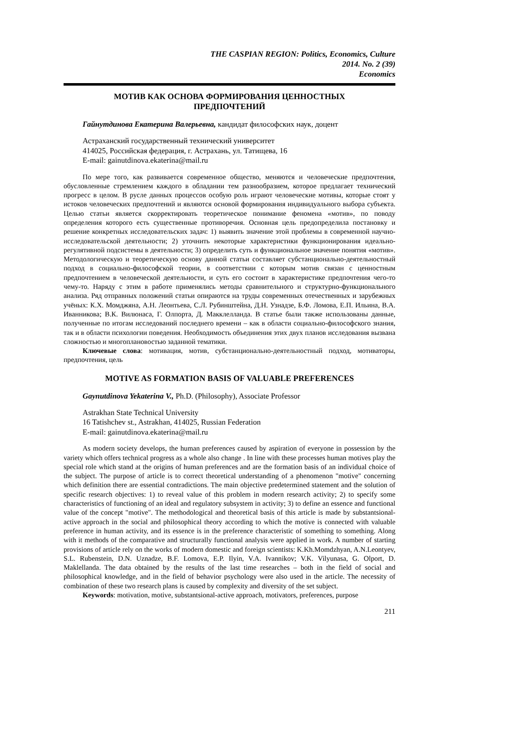THE CASPIAN REGION: Politics, Economics, Culture
2014. No. 2 (39)
Economics
МОТИВ КАК ОСНОВА ФОРМИРОВАНИЯ ЦЕННОСТНЫХ
ПРЕДПОЧТЕНИЙ
Гайнутдинова Екатерина Валерьевна, кандидат философских наук, доцент
Астраханский государственный технический университет
414025, Российская федерация, г. Астрахань, ул. Татищева, 16
E-mail: gainutdinova.ekaterina@mail.ru
По мере того, как развивается современное общество, меняются и человеческие предпочтения, обусловленные стремлением каждого в обладании тем разнообразием, которое предлагает технический прогресс в целом. В русле данных процессов особую роль играют человеческие мотивы, которые стоят у истоков человеческих предпочтений и являются основой формирования индивидуального выбора субъекта. Целью статьи является скорректировать теоретическое понимание феномена «мотив», по поводу определения которого есть существенные противоречия. Основная цель предопределила постановку и решение конкретных исследовательских задач: 1) выявить значение этой проблемы в современной научно-исследовательской деятельности; 2) уточнить некоторые характеристики функционирования идеально-регулятивной подсистемы в деятельности; 3) определить суть и функциональное значение понятия «мотив». Методологическую и теоретическую основу данной статьи составляет субстанционально-деятельностный подход в социально-философской теории, в соответствии с которым мотив связан с ценностным предпочтением в человеческой деятельности, и суть его состоит в характеристике предпочтения чего-то чему-то. Наряду с этим в работе применялись методы сравнительного и структурно-функционального анализа. Ряд отправных положений статьи опираются на труды современных отечественных и зарубежных учёных: К.Х. Момджяна, А.Н. Леонтьева, С.Л. Рубинштейна, Д.Н. Узнадзе, Б.Ф. Ломова, Е.П. Ильина, В.А. Иванникова; В.К. Вилюнаса, Г. Олпорта, Д. Макклелланда. В статье были также использованы данные, полученные по итогам исследований последнего времени – как в области социально-философского знания, так и в области психологии поведения. Необходимость объединения этих двух планов исследования вызвана сложностью и многоплановостью заданной тематики.
Ключевые слова: мотивация, мотив, субстанционально-деятельностный подход, мотиваторы, предпочтения, цель
MOTIVE AS FORMATION BASIS OF VALUABLE PREFERENCES
Gaynutdinova Yekaterina V., Ph.D. (Philosophy), Associate Professor
Astrakhan State Technical University
16 Tatishchev st., Astrakhan, 414025, Russian Federation
E-mail: gainutdinova.ekaterina@mail.ru
As modern society develops, the human preferences caused by aspiration of everyone in possession by the variety which offers technical progress as a whole also change . In line with these processes human motives play the special role which stand at the origins of human preferences and are the formation basis of an individual choice of the subject. The purpose of article is to correct theoretical understanding of a phenomenon "motive" concerning which definition there are essential contradictions. The main objective predetermined statement and the solution of specific research objectives: 1) to reveal value of this problem in modern research activity; 2) to specify some characteristics of functioning of an ideal and regulatory subsystem in activity; 3) to define an essence and functional value of the concept "motive". The methodological and theoretical basis of this article is made by substantsional-active approach in the social and philosophical theory according to which the motive is connected with valuable preference in human activity, and its essence is in the preference characteristic of something to something. Along with it methods of the comparative and structurally functional analysis were applied in work. A number of starting provisions of article rely on the works of modern domestic and foreign scientists: K.Kh.Momdzhyan, A.N.Leontyev, S.L. Rubenstein, D.N. Uznadze, B.F. Lomova, E.P. Ilyin, V.A. Ivannikov; V.K. Vilyunasa, G. Olport, D. Maklellanda. The data obtained by the results of the last time researches – both in the field of social and philosophical knowledge, and in the field of behavior psychology were also used in the article. The necessity of combination of these two research plans is caused by complexity and diversity of the set subject.
Keywords: motivation, motive, substantsional-active approach, motivators, preferences, purpose
211